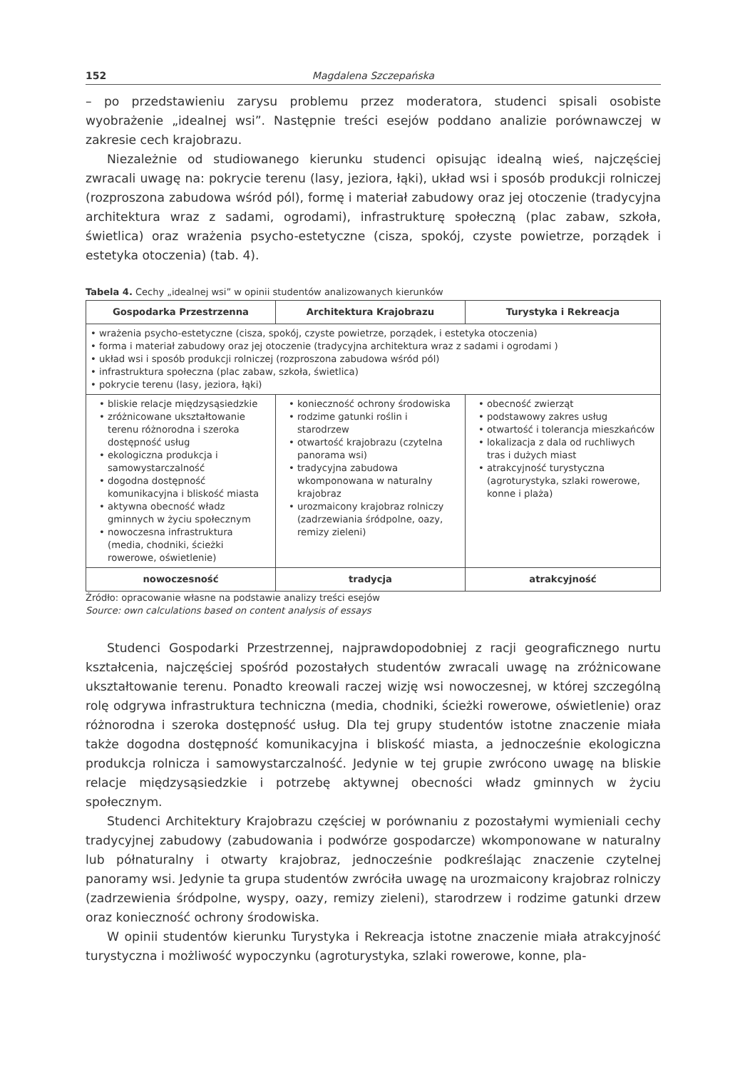152 Magdalena Szczepańska
– po przedstawieniu zarysu problemu przez moderatora, studenci spisali osobiste wyobrażenie „idealnej wsi”. Następnie treści esejów poddano analizie porównawczej w zakresie cech krajobrazu.
Niezależnie od studiowanego kierunku studenci opisując idealną wieś, najczęściej zwracali uwagę na: pokrycie terenu (lasy, jeziora, łąki), układ wsi i sposób produkcji rolniczej (rozproszona zabudowa wśród pól), formę i materiał zabudowy oraz jej otoczenie (tradycyjna architektura wraz z sadami, ogrodami), infrastrukturę społeczną (plac zabaw, szkoła, świetlica) oraz wrażenia psycho-estetyczne (cisza, spokój, czyste powietrze, porządek i estetyka otoczenia) (tab. 4).
Tabela 4. Cechy „idealnej wsi” w opinii studentów analizowanych kierunków
| Gospodarka Przestrzenna | Architektura Krajobrazu | Turystyka i Rekreacja |
| --- | --- | --- |
| • wrażenia psycho-estetyczne (cisza, spokój, czyste powietrze, porządek, i estetyka otoczenia) • forma i materiał zabudowy oraz jej otoczenie (tradycyjna architektura wraz z sadami i ogrodami ) • układ wsi i sposób produkcji rolniczej (rozproszona zabudowa wśród pól) • infrastruktura społeczna (plac zabaw, szkoła, świetlica) • pokrycie terenu (lasy, jeziora, łąki) | | |
| • bliskie relacje międzysąsiedzkie • zróżnicowane ukształtowanie terenu różnorodna i szeroka dostępność usług • ekologiczna produkcja i samowystarczalność • dogodna dostępność komunikacyjna i bliskość miasta • aktywna obecność władz gminnych w życiu społecznym • nowoczesna infrastruktura (media, chodniki, ścieżki rowerowe, oświetlenie) | • konieczność ochrony środowiska • rodzime gatunki roślin i starodrzew • otwartość krajobrazu (czytelna panorama wsi) • tradycyjna zabudowa wkomponowana w naturalny krajobraz • urozmaicony krajobraz rolniczy (zadrzewiania śródpolne, oazy, remizy zieleni) | • obecność zwierząt • podstawowy zakres usług • otwartość i tolerancja mieszkańców • lokalizacja z dala od ruchliwych tras i dużych miast • atrakcyjność turystyczna (agroturystyka, szlaki rowerowe, konne i plaża) |
| nowoczesność | tradycja | atrakcyjność |
Źródło: opracowanie własne na podstawie analizy treści esejów
Source: own calculations based on content analysis of essays
Studenci Gospodarki Przestrzennej, najprawdopodobniej z racji geograficznego nurtu kształcenia, najczęściej spośród pozostałych studentów zwracali uwagę na zróżnicowane ukształtowanie terenu. Ponadto kreowali raczej wizję wsi nowoczesnej, w której szczególną rolę odgrywa infrastruktura techniczna (media, chodniki, ścieżki rowerowe, oświetlenie) oraz różnorodna i szeroka dostępność usług. Dla tej grupy studentów istotne znaczenie miała także dogodna dostępność komunikacyjna i bliskość miasta, a jednocześnie ekologiczna produkcja rolnicza i samowystarczalność. Jedynie w tej grupie zwrócono uwagę na bliskie relacje międzysąsiedzkie i potrzebę aktywnej obecności władz gminnych w życiu społecznym.
Studenci Architektury Krajobrazu częściej w porównaniu z pozostałymi wymieniali cechy tradycyjnej zabudowy (zabudowania i podwórze gospodarcze) wkomponowane w naturalny lub półnaturalny i otwarty krajobraz, jednocześnie podkreślając znaczenie czytelnej panoramy wsi. Jedynie ta grupa studentów zwróciła uwagę na urozmaicony krajobraz rolniczy (zadrzewienia śródpolne, wyspy, oazy, remizy zieleni), starodrzew i rodzime gatunki drzew oraz konieczność ochrony środowiska.
W opinii studentów kierunku Turystyka i Rekreacja istotne znaczenie miała atrakcyjność turystyczna i możliwość wypoczynku (agroturystyka, szlaki rowerowe, konne, pla-